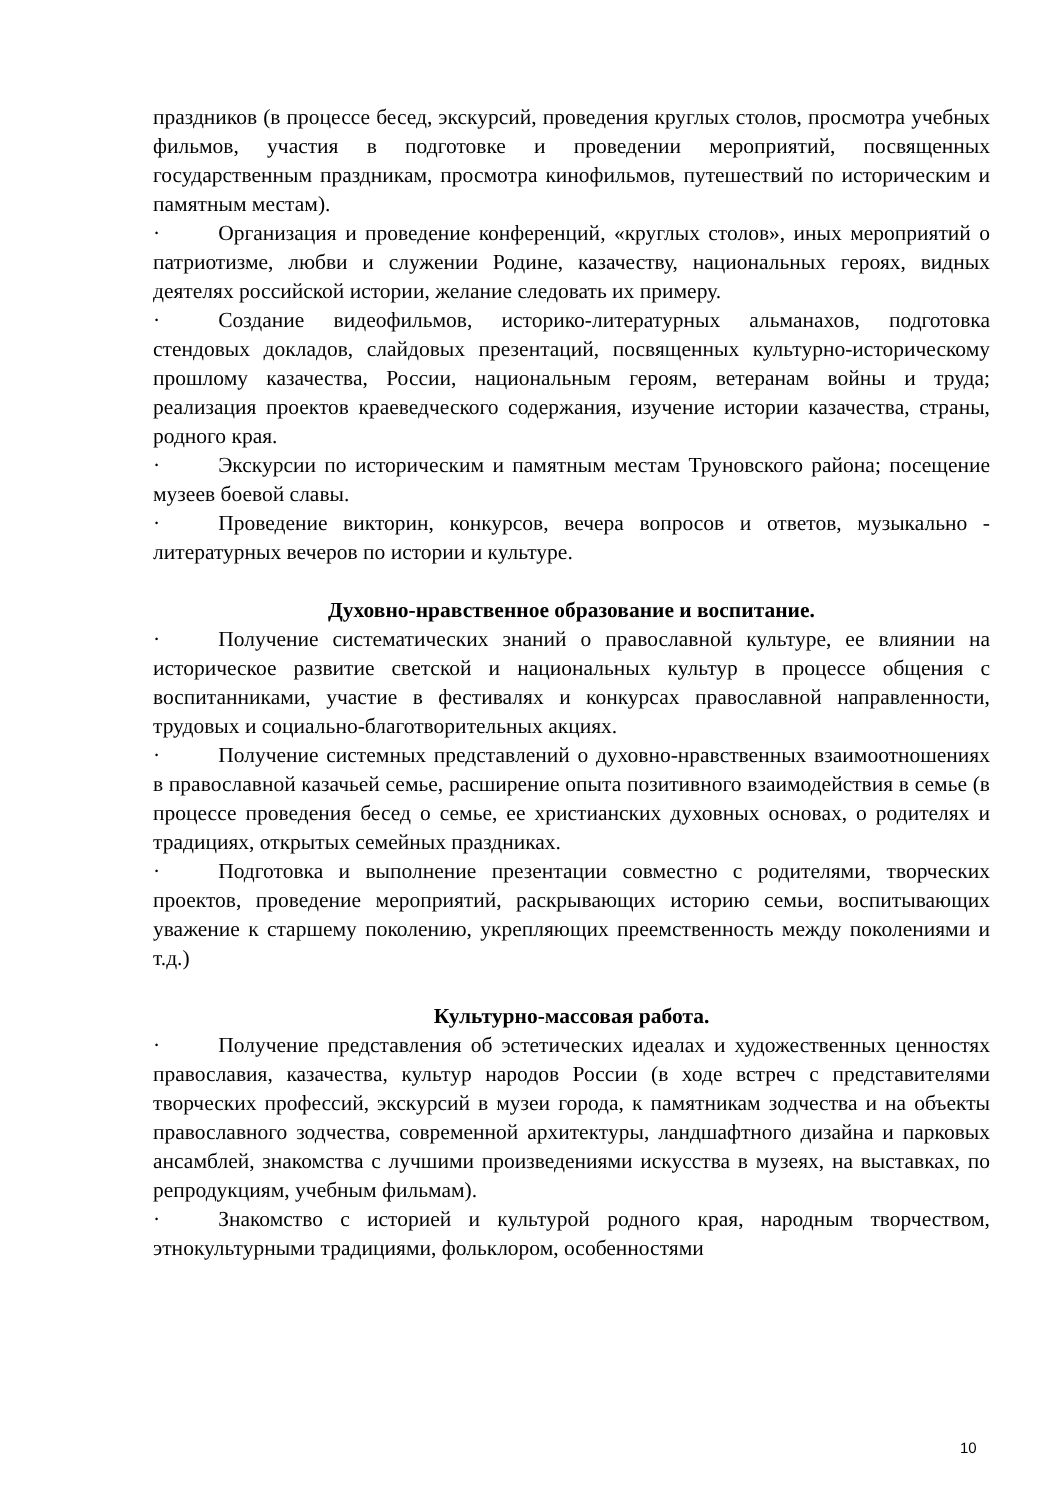праздников (в процессе бесед, экскурсий, проведения круглых столов, просмотра учебных фильмов, участия в подготовке и проведении мероприятий, посвященных государственным праздникам, просмотра кинофильмов, путешествий по историческим и памятным местам).
· Организация и проведение конференций, «круглых столов», иных мероприятий о патриотизме, любви и служении Родине, казачеству, национальных героях, видных деятелях российской истории, желание следовать их примеру.
· Создание видеофильмов, историко-литературных альманахов, подготовка стендовых докладов, слайдовых презентаций, посвященных культурно-историческому прошлому казачества, России, национальным героям, ветеранам войны и труда; реализация проектов краеведческого содержания, изучение истории казачества, страны, родного края.
· Экскурсии по историческим и памятным местам Труновского района; посещение музеев боевой славы.
· Проведение викторин, конкурсов, вечера вопросов и ответов, музыкально - литературных вечеров по истории и культуре.
Духовно-нравственное образование и воспитание.
· Получение систематических знаний о православной культуре, ее влиянии на историческое развитие светской и национальных культур в процессе общения с воспитанниками, участие в фестивалях и конкурсах православной направленности, трудовых и социально-благотворительных акциях.
· Получение системных представлений о духовно-нравственных взаимоотношениях в православной казачьей семье, расширение опыта позитивного взаимодействия в семье (в процессе проведения бесед о семье, ее христианских духовных основах, о родителях и традициях, открытых семейных праздниках.
· Подготовка и выполнение презентации совместно с родителями, творческих проектов, проведение мероприятий, раскрывающих историю семьи, воспитывающих уважение к старшему поколению, укрепляющих преемственность между поколениями и т.д.)
Культурно-массовая работа.
· Получение представления об эстетических идеалах и художественных ценностях православия, казачества, культур народов России (в ходе встреч с представителями творческих профессий, экскурсий в музеи города, к памятникам зодчества и на объекты православного зодчества, современной архитектуры, ландшафтного дизайна и парковых ансамблей, знакомства с лучшими произведениями искусства в музеях, на выставках, по репродукциям, учебным фильмам).
· Знакомство с историей и культурой родного края, народным творчеством, этнокультурными традициями, фольклором, особенностями
10